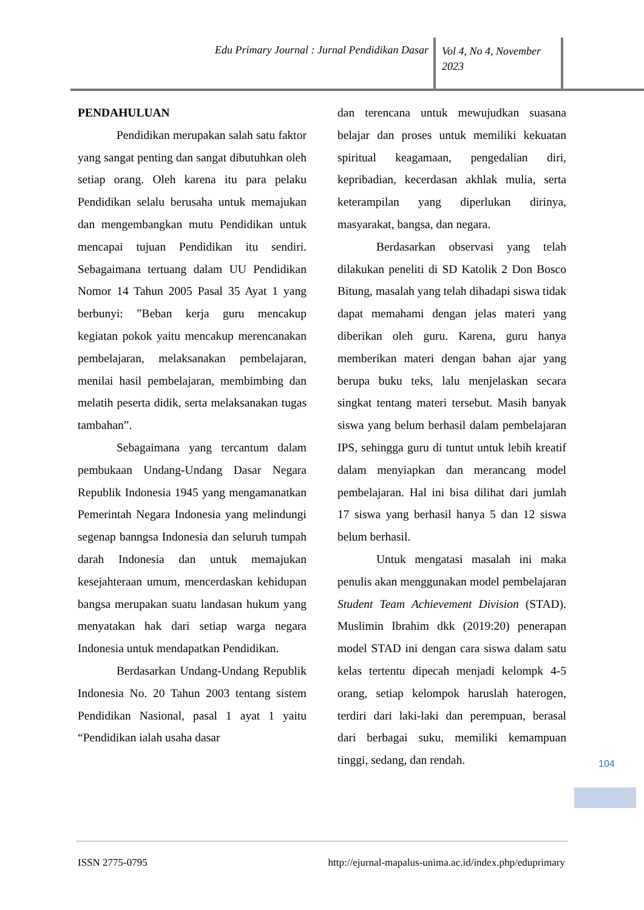Edu Primary Journal : Jurnal Pendidikan Dasar
Vol 4, No 4, November 2023
PENDAHULUAN
Pendidikan merupakan salah satu faktor yang sangat penting dan sangat dibutuhkan oleh setiap orang. Oleh karena itu para pelaku Pendidikan selalu berusaha untuk memajukan dan mengembangkan mutu Pendidikan untuk mencapai tujuan Pendidikan itu sendiri. Sebagaimana tertuang dalam UU Pendidikan Nomor 14 Tahun 2005 Pasal 35 Ayat 1 yang berbunyi: ”Beban kerja guru mencakup kegiatan pokok yaitu mencakup merencanakan pembelajaran, melaksanakan pembelajaran, menilai hasil pembelajaran, membimbing dan melatih peserta didik, serta melaksanakan tugas tambahan”.
Sebagaimana yang tercantum dalam pembukaan Undang-Undang Dasar Negara Republik Indonesia 1945 yang mengamanatkan Pemerintah Negara Indonesia yang melindungi segenap banngsa Indonesia dan seluruh tumpah darah Indonesia dan untuk memajukan kesejahteraan umum, mencerdaskan kehidupan bangsa merupakan suatu landasan hukum yang menyatakan hak dari setiap warga negara Indonesia untuk mendapatkan Pendidikan.
Berdasarkan Undang-Undang Republik Indonesia No. 20 Tahun 2003 tentang sistem Pendidikan Nasional, pasal 1 ayat 1 yaitu “Pendidikan ialah usaha dasar
dan terencana untuk mewujudkan suasana belajar dan proses untuk memiliki kekuatan spiritual keagamaan, pengedalian diri, kepribadian, kecerdasan akhlak mulia, serta keterampilan yang diperlukan dirinya, masyarakat, bangsa, dan negara.
Berdasarkan observasi yang telah dilakukan peneliti di SD Katolik 2 Don Bosco Bitung, masalah yang telah dihadapi siswa tidak dapat memahami dengan jelas materi yang diberikan oleh guru. Karena, guru hanya memberikan materi dengan bahan ajar yang berupa buku teks, lalu menjelaskan secara singkat tentang materi tersebut. Masih banyak siswa yang belum berhasil dalam pembelajaran IPS, sehingga guru di tuntut untuk lebih kreatif dalam menyiapkan dan merancang model pembelajaran. Hal ini bisa dilihat dari jumlah 17 siswa yang berhasil hanya 5 dan 12 siswa belum berhasil.
Untuk mengatasi masalah ini maka penulis akan menggunakan model pembelajaran Student Team Achievement Division (STAD). Muslimin Ibrahim dkk (2019:20) penerapan model STAD ini dengan cara siswa dalam satu kelas tertentu dipecah menjadi kelompk 4-5 orang, setiap kelompok haruslah haterogen, terdiri dari laki-laki dan perempuan, berasal dari berbagai suku, memiliki kemampuan tinggi, sedang, dan rendah.
104
ISSN 2775-0795 http://ejurnal-mapalus-unima.ac.id/index.php/eduprimary